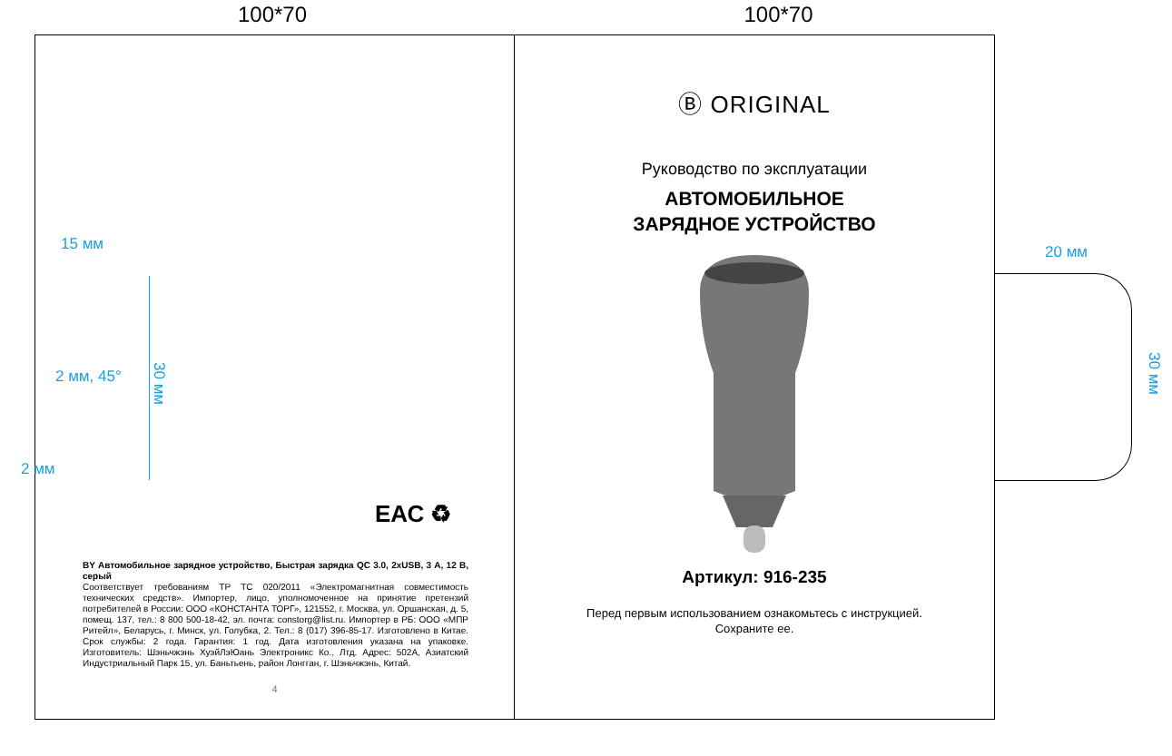100*70 100*70
15 мм
2 мм, 45°
2 мм
30 мм
ЕАС ♻
BY Автомобильное зарядное устройство, Быстрая зарядка QC 3.0, 2xUSB, 3 А, 12 В, серый
Соответствует требованиям ТР ТС 020/2011 «Электромагнитная совместимость технических средств». Импортер, лицо, уполномоченное на принятие претензий потребителей в России: ООО «КОНСТАНТА ТОРГ», 121552, г. Москва, ул. Оршанская, д. 5, помещ. 137, тел.: 8 800 500-18-42, эл. почта: constorg@list.ru. Импортер в РБ: ООО «МПР Ритейл», Беларусь, г. Минск, ул. Голубка, 2. Тел.: 8 (017) 396-85-17. Изготовлено в Китае. Срок службы: 2 года. Гарантия: 1 год. Дата изготовления указана на упаковке. Изготовитель: Шэньчжэнь ХуэйЛэЮань Электроникс Ко., Лтд. Адрес: 502А, Азиатский Индустриальный Парк 15, ул. Баньтьень, район Лонгган, г. Шэньчжэнь, Китай.
4
Ⓑ ORIGINAL
Руководство по эксплуатации
АВТОМОБИЛЬНОЕ
ЗАРЯДНОЕ УСТРОЙСТВО
Артикул: 916-235
Перед первым использованием ознакомьтесь с инструкцией.
Сохраните ее.
20 мм
30 мм